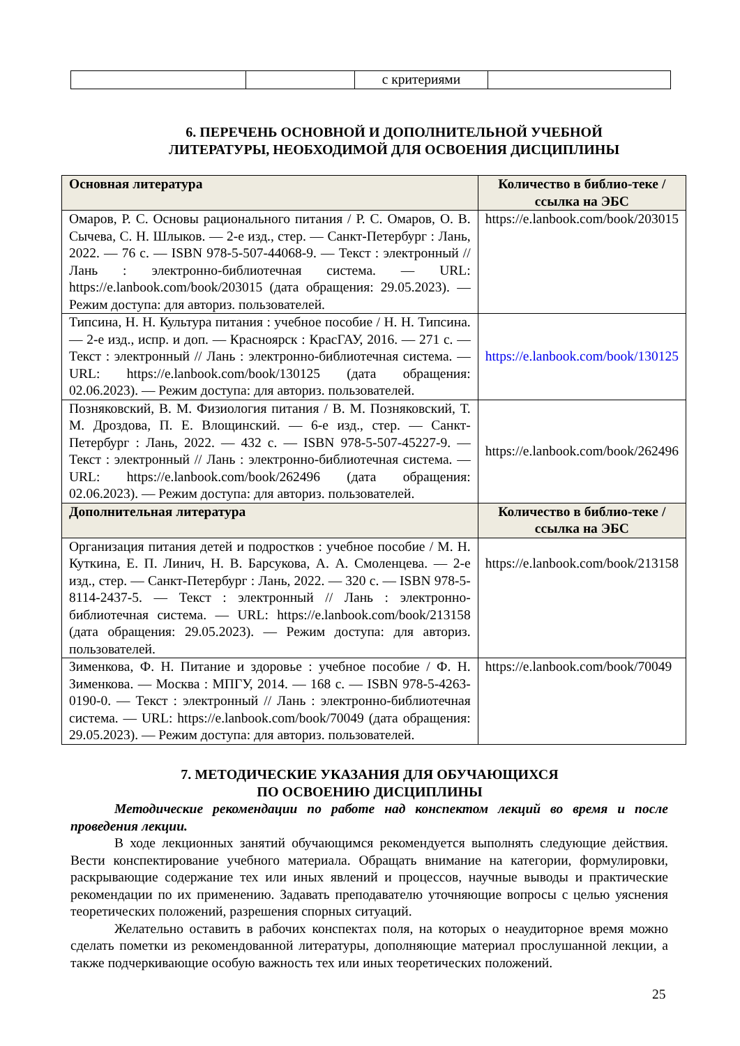| | | с критериями | |
6. ПЕРЕЧЕНЬ ОСНОВНОЙ И ДОПОЛНИТЕЛЬНОЙ УЧЕБНОЙ
ЛИТЕРАТУРЫ, НЕОБХОДИМОЙ ДЛЯ ОСВОЕНИЯ ДИСЦИПЛИНЫ
| Основная литература | Количество в библио-теке / ссылка на ЭБС |
| --- | --- |
| Омаров, Р. С. Основы рационального питания / Р. С. Омаров, О. В. Сычева, С. Н. Шлыков. — 2-е изд., стер. — Санкт-Петербург : Лань, 2022. — 76 с. — ISBN 978-5-507-44068-9. — Текст : электронный // Лань : электронно-библиотечная система. — URL: https://e.lanbook.com/book/203015 (дата обращения: 29.05.2023). — Режим доступа: для авториз. пользователей. | https://e.lanbook.com/book/203015 |
| Типсина, Н. Н. Культура питания : учебное пособие / Н. Н. Типсина. — 2-е изд., испр. и доп. — Красноярск : КрасГАУ, 2016. — 271 с. — Текст : электронный // Лань : электронно-библиотечная система. — URL: https://e.lanbook.com/book/130125 (дата обращения: 02.06.2023). — Режим доступа: для авториз. пользователей. | https://e.lanbook.com/book/130125 |
| Позняковский, В. М. Физиология питания / В. М. Позняковский, Т. М. Дроздова, П. Е. Влощинский. — 6-е изд., стер. — Санкт-Петербург : Лань, 2022. — 432 с. — ISBN 978-5-507-45227-9. — Текст : электронный // Лань : электронно-библиотечная система. — URL: https://e.lanbook.com/book/262496 (дата обращения: 02.06.2023). — Режим доступа: для авториз. пользователей. | https://e.lanbook.com/book/262496 |
| Дополнительная литература | Количество в библио-теке / ссылка на ЭБС |
| Организация питания детей и подростков : учебное пособие / М. Н. Куткина, Е. П. Линич, Н. В. Барсукова, А. А. Смоленцева. — 2-е изд., стер. — Санкт-Петербург : Лань, 2022. — 320 с. — ISBN 978-5-8114-2437-5. — Текст : электронный // Лань : электронно-библиотечная система. — URL: https://e.lanbook.com/book/213158 (дата обращения: 29.05.2023). — Режим доступа: для авториз. пользователей. | https://e.lanbook.com/book/213158 |
| Зименкова, Ф. Н. Питание и здоровье : учебное пособие / Ф. Н. Зименкова. — Москва : МПГУ, 2014. — 168 с. — ISBN 978-5-4263-0190-0. — Текст : электронный // Лань : электронно-библиотечная система. — URL: https://e.lanbook.com/book/70049 (дата обращения: 29.05.2023). — Режим доступа: для авториз. пользователей. | https://e.lanbook.com/book/70049 |
7. МЕТОДИЧЕСКИЕ УКАЗАНИЯ ДЛЯ ОБУЧАЮЩИХСЯ
ПО ОСВОЕНИЮ ДИСЦИПЛИНЫ
Методические рекомендации по работе над конспектом лекций во время и после проведения лекции.
В ходе лекционных занятий обучающимся рекомендуется выполнять следующие действия. Вести конспектирование учебного материала. Обращать внимание на категории, формулировки, раскрывающие содержание тех или иных явлений и процессов, научные выводы и практические рекомендации по их применению. Задавать преподавателю уточняющие вопросы с целью уяснения теоретических положений, разрешения спорных ситуаций.
Желательно оставить в рабочих конспектах поля, на которых о неаудиторное время можно сделать пометки из рекомендованной литературы, дополняющие материал прослушанной лекции, а также подчеркивающие особую важность тех или иных теоретических положений.
25